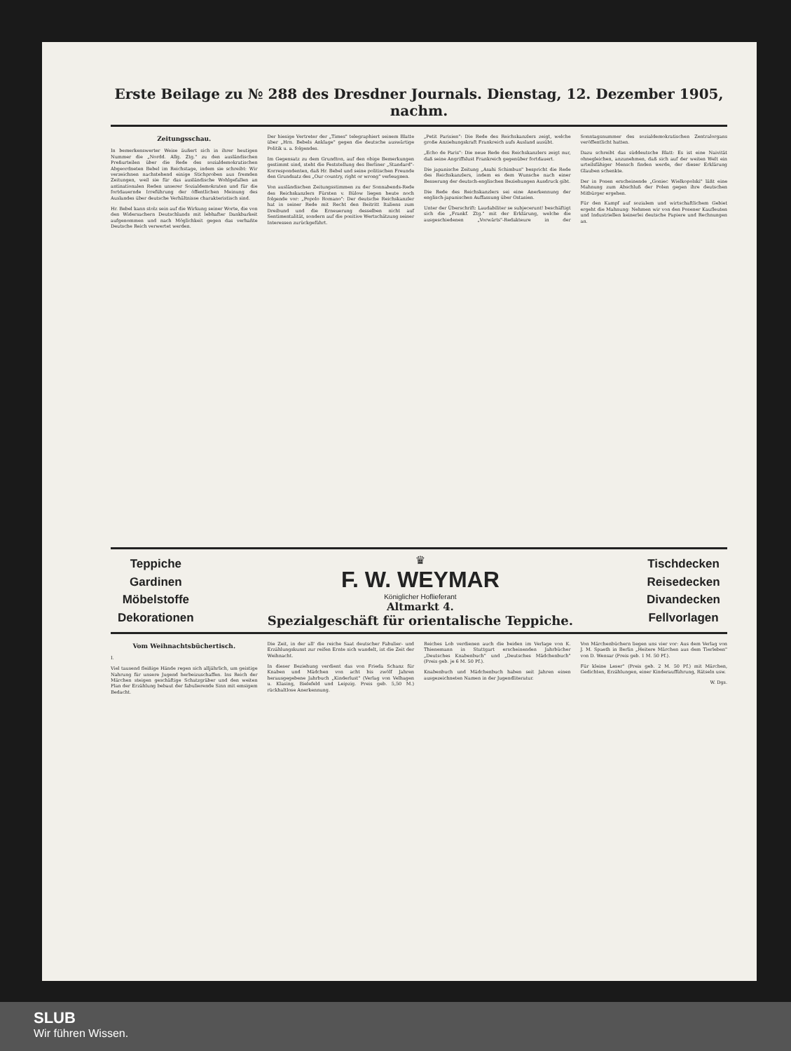Erste Beilage zu № 288 des Dresdner Journals. Dienstag, 12. Dezember 1905, nachm.
Zeitungsschau.
In bemerkenswerter Weise äußert sich in ihrer heutigen Nummer die „Nordd. Allg. Ztg." zu den ausländischen Preßurteilen über die Rede des sozialdemokratischen Abgeordneten Bebel im Reichstage, indem sie schreibt: Wir verzeichnen nachstehend einige Stichproben aus fremden Zeitungen, weil sie für das ausländische Wohlgefallen an antinationalen Reden unserer Sozialdemokraten und für die fortdauernde Irreführung der öffentlichen Meinung des Auslandes über deutsche Verhältnisse charakteristisch sind.
Hr. Bebel kann stolz sein auf die Wirkung seiner Worte, die von den Widersachern Deutschlands mit lebhafter Dankbarkeit aufgenommen und nach Möglichkeit gegen das verhaßte Deutsche Reich verwertet werden.
Der hiesige Vertreter der „Times" telegraphiert seinem Blatte über „Hrn. Bebels Anklage" gegen die deutsche auswärtige Politik u. a. folgendes.
Im Gegensatz zu dem Grundton, auf den obige Bemerkungen gestimmt sind, steht die Feststellung des Berliner „Standard"-Korrespondenten, daß Hr. Bebel und seine politischen Freunde den Grundsatz des „Our country, right or wrong" verleugnen.
Von ausländischen Zeitungsstimmen zu der Sonnabends-Rede des Reichskanzlers Fürsten v. Bülow liegen heute noch folgende vor: „Popolo Romano": Der deutsche Reichskanzler hat in seiner Rede mit Recht den Beitritt Italiens zum Dreibund und die Erneuerung desselben nicht auf Sentimentalität, sondern auf die positive Wertschätzung seiner Interessen zurückgeführt.
„Petit Parisien": Die Rede des Reichskanzlers zeigt, welche große Anziehungskraft Frankreich aufs Ausland ausübt.
„Echo de Paris": Die neue Rede des Reichskanzlers zeigt nur, daß seine Angriffslust Frankreich gegenüber fortdauert.
Die japanische Zeitung „Asahi Schimbun" bespricht die Rede des Reichskanzlers, indem es dem Wunsche nach einer Besserung der deutsch-englischen Beziehungen Ausdruck gibt.
Die Rede des Reichskanzlers sei eine Anerkennung der englisch-japanischen Auffassung über Ostasien.
Unter der Überschrift: Laudabiliter se subjecerunt! beschäftigt sich die „Frankf. Ztg." mit der Erklärung, welche die ausgeschiedenen „Vorwärts"-Redakteure in der Sonntagsnummer des sozialdemokratischen Zentralorgans veröffentlicht hatten.
Dazu schreibt das süddeutsche Blatt: Es ist eine Naivität ohnegleichen, anzunehmen, daß sich auf der weiten Welt ein urteilsfähiger Mensch finden werde, der dieser Erklärung Glauben schenkte.
Der in Posen erscheinende „Goniec Wielkopolski" läßt eine Mahnung zum Abschluß der Polen gegen ihre deutschen Mitbürger ergehen.
Für den Kampf auf sozialem und wirtschaftlichem Gebiet ergeht die Mahnung: Nehmen wir von den Posener Kaufleuten und Industriellen keinerlei deutsche Papiere und Rechnungen an.
Teppiche
Gardinen
Möbelstoffe
Dekorationen
♛
F. W. WEYMAR
Königlicher Hoflieferant
Altmarkt 4.
Spezialgeschäft für orientalische Teppiche.
Tischdecken
Reisedecken
Divandecken
Fellvorlagen
Vom Weihnachtsbüchertisch.
I.
Viel tausend fleißige Hände regen sich alljährlich, um geistige Nahrung für unsere Jugend herbeizuschaffen. Ins Reich der Märchen steigen geschäftige Schatzgräber und den weiten Plan der Erzählung bebaut der fabulierende Sinn mit emsigem Bedacht.
Die Zeit, in der all' die reiche Saat deutscher Fabulier- und Erzählungskunst zur reifen Ernte sich wandelt, ist die Zeit der Weihnacht.
In dieser Beziehung verdient das von Frieda Schanz für Knaben und Mädchen von acht bis zwölf Jahren herausgegebene Jahrbuch „Kinderlust" (Verlag von Velhagen u. Klasing, Bielefeld und Leipzig. Preis geb. 5,50 M.) rückhaltlose Anerkennung.
Reiches Lob verdienen auch die beiden im Verlage von K. Thienemann in Stuttgart erscheinenden Jahrbücher „Deutsches Knabenbuch" und „Deutsches Mädchenbuch" (Preis geb. je 6 M. 50 Pf.).
Knabenbuch und Mädchenbuch haben seit Jahren einen ausgezeichneten Namen in der Jugendliteratur.
Von Märchenbüchern liegen uns vier vor: Aus dem Verlag von J. M. Spaeth in Berlin „Heitere Märchen aus dem Tierleben" von D. Wensar (Preis geb. 1 M. 50 Pf.).
Für kleine Leser" (Preis geb. 2 M. 50 Pf.) mit Märchen, Gedichten, Erzählungen, einer Kinderaufführung, Rätseln usw.
W. Dgs.
SLUB
Wir führen Wissen.